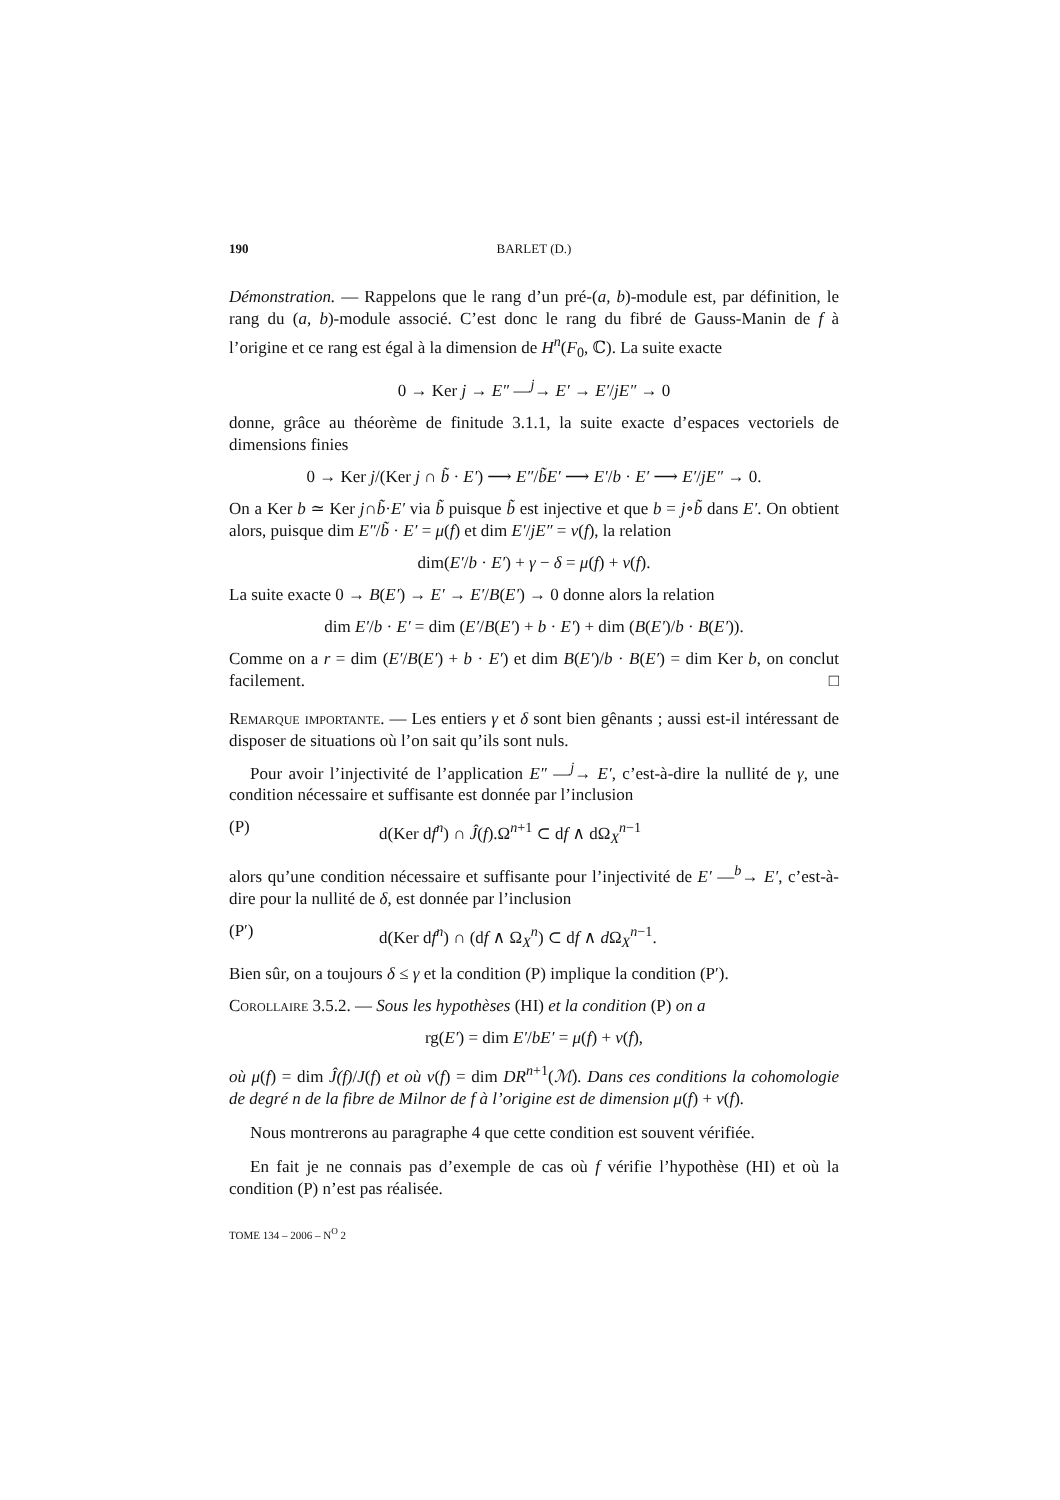190 BARLET (D.)
Démonstration. — Rappelons que le rang d’un pré-(a, b)-module est, par définition, le rang du (a, b)-module associé. C’est donc le rang du fibré de Gauss-Manin de f à l’origine et ce rang est égal à la dimension de H<sup>n</sup>(F<sub>0</sub>, ℂ). La suite exacte
0 → Ker j → E″ —<sup>j</sup>→ E′ → E′/jE″ → 0
donne, grâce au théorème de finitude 3.1.1, la suite exacte d’espaces vectoriels de dimensions finies
0 → Ker j/(Ker j ∩ b̃ · E′) ⟶ E″/b̃E′ ⟶ E′/b · E′ ⟶ E′/jE″ → 0.
On a Ker b ≃ Ker j∩b̃·E′ via b̃ puisque b̃ est injective et que b = j∘b̃ dans E′. On obtient alors, puisque dim E″/b̃ · E′ = μ(f) et dim E′/jE″ = ν(f), la relation
dim(E′/b · E′) + γ − δ = μ(f) + ν(f).
La suite exacte 0 → B(E′) → E′ → E′/B(E′) → 0 donne alors la relation
dim E′/b · E′ = dim (E′/B(E′) + b · E′) + dim (B(E′)/b · B(E′)).
Comme on a r = dim (E′/B(E′) + b · E′) et dim B(E′)/b · B(E′) = dim Ker b, on conclut facilement. □
Remarque importante. — Les entiers γ et δ sont bien gênants ; aussi est-il intéressant de disposer de situations où l’on sait qu’ils sont nuls.
Pour avoir l’injectivité de l’application E″ —<sup>j</sup>→ E′, c’est-à-dire la nullité de γ, une condition nécessaire et suffisante est donnée par l’inclusion
(P) d(Ker df<sup>n</sup>) ∩ Ĵ(f).Ω<sup>n+1</sup> ⊂ df ∧ dΩ<sub>X</sub><sup>n−1</sup>
alors qu’une condition nécessaire et suffisante pour l’injectivité de E′ —<sup>b</sup>→ E′, c’est-à-dire pour la nullité de δ, est donnée par l’inclusion
(P′) d(Ker df<sup>n</sup>) ∩ (df ∧ Ω<sub>X</sub><sup>n</sup>) ⊂ df ∧ d Ω<sub>X</sub><sup>n−1</sup>.
Bien sûr, on a toujours δ ≤ γ et la condition (P) implique la condition (P′).
Corollaire 3.5.2. — Sous les hypothèses (HI) et la condition (P) on a
rg(E′) = dim E′/bE′ = μ(f) + ν(f),
où μ(f) = dim Ĵ(f)/J(f) et où ν(f) = dim DR<sup>n+1</sup>(ℳ). Dans ces conditions la cohomologie de degré n de la fibre de Milnor de f à l’origine est de dimension μ(f) + ν(f).
Nous montrerons au paragraphe 4 que cette condition est souvent vérifiée.
En fait je ne connais pas d’exemple de cas où f vérifie l’hypothèse (HI) et où la condition (P) n’est pas réalisée.
TOME 134 – 2006 – N<sup>O</sup> 2